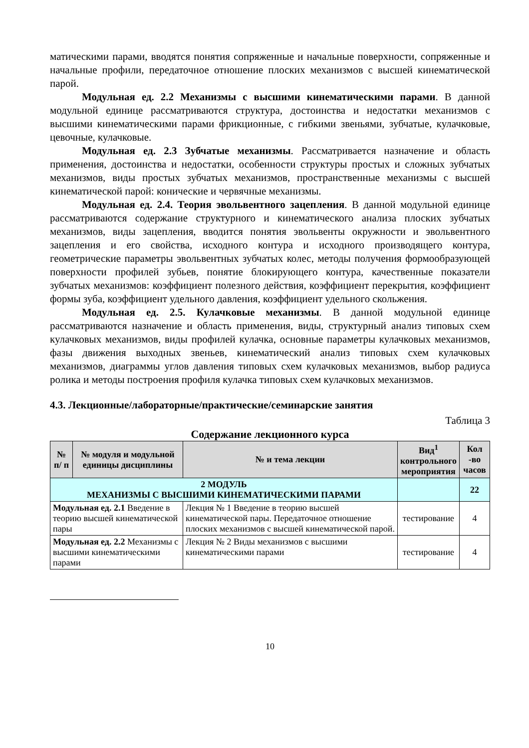матическими парами, вводятся понятия сопряженные и начальные поверхности, сопряженные и начальные профили, передаточное отношение плоских механизмов с высшей кинематической парой.
Модульная ед. 2.2 Механизмы с высшими кинематическими парами. В данной модульной единице рассматриваются структура, достоинства и недостатки механизмов с высшими кинематическими парами фрикционные, с гибкими звеньями, зубчатые, кулачковые, цевочные, кулачковые.
Модульная ед. 2.3 Зубчатые механизмы. Рассматривается назначение и область применения, достоинства и недостатки, особенности структуры простых и сложных зубчатых механизмов, виды простых зубчатых механизмов, пространственные механизмы с высшей кинематической парой: конические и червячные механизмы.
Модульная ед. 2.4. Теория эвольвентного зацепления. В данной модульной единице рассматриваются содержание структурного и кинематического анализа плоских зубчатых механизмов, виды зацепления, вводится понятия эвольвенты окружности и эвольвентного зацепления и его свойства, исходного контура и исходного производящего контура, геометрические параметры эвольвентных зубчатых колес, методы получения формообразующей поверхности профилей зубьев, понятие блокирующего контура, качественные показатели зубчатых механизмов: коэффициент полезного действия, коэффициент перекрытия, коэффициент формы зуба, коэффициент удельного давления, коэффициент удельного скольжения.
Модульная ед. 2.5. Кулачковые механизмы. В данной модульной единице рассматриваются назначение и область применения, виды, структурный анализ типовых схем кулачковых механизмов, виды профилей кулачка, основные параметры кулачковых механизмов, фазы движения выходных звеньев, кинематический анализ типовых схем кулачковых механизмов, диаграммы углов давления типовых схем кулачковых механизмов, выбор радиуса ролика и методы построения профиля кулачка типовых схем кулачковых механизмов.
4.3. Лекционные/лабораторные/практические/семинарские занятия
Таблица 3
Содержание лекционного курса
| № п/ п | № модуля и модульной единицы дисциплины | № и тема лекции | Вид<sup>1</sup> контрольного мероприятия | Кол -во часов |
| --- | --- | --- | --- | --- |
| 2 МОДУЛЬ МЕХАНИЗМЫ С ВЫСШИМИ КИНЕМАТИЧЕСКИМИ ПАРАМИ | | | | 22 |
| Модульная ед. 2.1 Введение в теорию высшей кинематической пары | | Лекция № 1 Введение в теорию высшей кинематической пары. Передаточное отношение плоских механизмов с высшей кинематической парой. | тестирование | 4 |
| Модульная ед. 2.2 Механизмы с высшими кинематическими парами | | Лекция № 2 Виды механизмов с высшими кинематическими парами | тестирование | 4 |
10